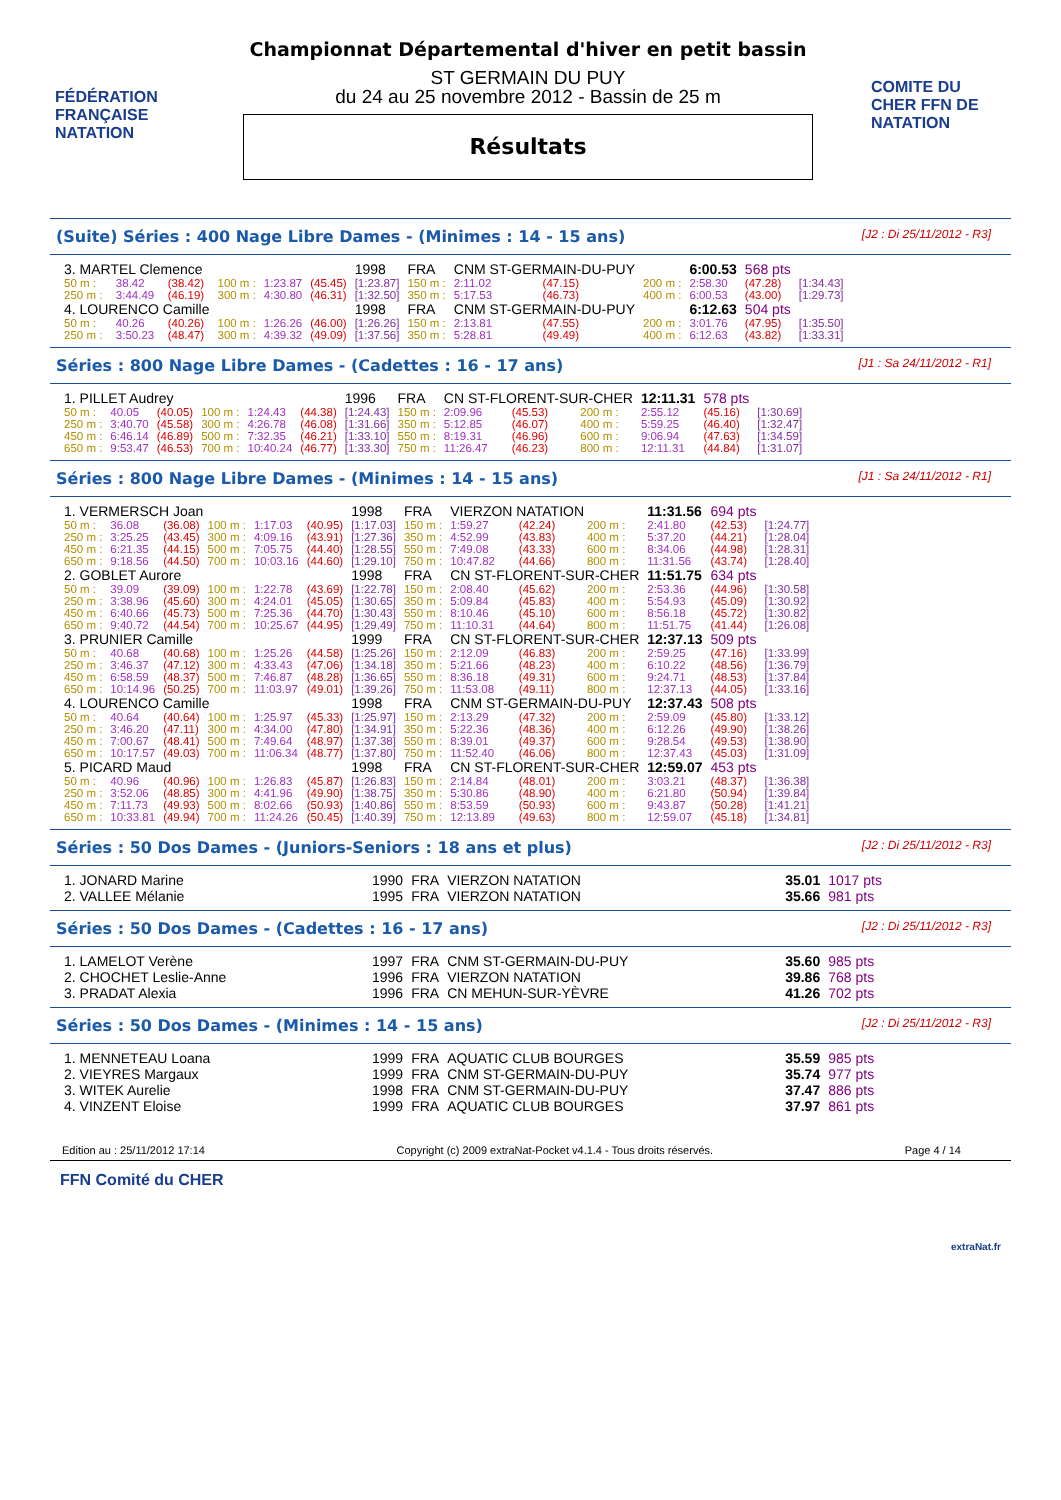FÉDÉRATION FRANÇAISE NATATION
Championnat Départemental d'hiver en petit bassin
ST GERMAIN DU PUY
du 24 au 25 novembre 2012 - Bassin de 25 m
Résultats
COMITE DU CHER FFN DE NATATION
(Suite) Séries : 400 Nage Libre Dames - (Minimes : 14 - 15 ans) [J2 : Di 25/11/2012 - R3]
| 3. MARTEL Clemence | | | | | | 1998 | FRA | CNM ST-GERMAIN-DU-PUY | | | | 6:00.53 | 568 pts | |
| 50 m : | 38.42 | (38.42) | 100 m : | 1:23.87 | (45.45) | [1:23.87] | 150 m : | 2:11.02 | (47.15) | | 200 m : | 2:58.30 | (47.28) | [1:34.43] |
| 250 m : | 3:44.49 | (46.19) | 300 m : | 4:30.80 | (46.31) | [1:32.50] | 350 m : | 5:17.53 | (46.73) | | 400 m : | 6:00.53 | (43.00) | [1:29.73] |
| 4. LOURENCO Camille | | | | | | 1998 | FRA | CNM ST-GERMAIN-DU-PUY | | | | 6:12.63 | 504 pts | |
| 50 m : | 40.26 | (40.26) | 100 m : | 1:26.26 | (46.00) | [1:26.26] | 150 m : | 2:13.81 | (47.55) | | 200 m : | 3:01.76 | (47.95) | [1:35.50] |
| 250 m : | 3:50.23 | (48.47) | 300 m : | 4:39.32 | (49.09) | [1:37.56] | 350 m : | 5:28.81 | (49.49) | | 400 m : | 6:12.63 | (43.82) | [1:33.31] |
Séries : 800 Nage Libre Dames - (Cadettes : 16 - 17 ans) [J1 : Sa 24/11/2012 - R1]
| 1. PILLET Audrey | | | | | | 1996 | FRA | CN ST-FLORENT-SUR-CHER | | | | 12:11.31 | 578 pts | |
| 50 m : | 40.05 | (40.05) | 100 m : | 1:24.43 | (44.38) | [1:24.43] | 150 m : | 2:09.96 | (45.53) | | 200 m : | 2:55.12 | (45.16) | [1:30.69] |
| 250 m : | 3:40.70 | (45.58) | 300 m : | 4:26.78 | (46.08) | [1:31.66] | 350 m : | 5:12.85 | (46.07) | | 400 m : | 5:59.25 | (46.40) | [1:32.47] |
| 450 m : | 6:46.14 | (46.89) | 500 m : | 7:32.35 | (46.21) | [1:33.10] | 550 m : | 8:19.31 | (46.96) | | 600 m : | 9:06.94 | (47.63) | [1:34.59] |
| 650 m : | 9:53.47 | (46.53) | 700 m : | 10:40.24 | (46.77) | [1:33.30] | 750 m : | 11:26.47 | (46.23) | | 800 m : | 12:11.31 | (44.84) | [1:31.07] |
Séries : 800 Nage Libre Dames - (Minimes : 14 - 15 ans) [J1 : Sa 24/11/2012 - R1]
| 1. VERMERSCH Joan | | | | | | 1998 | FRA | VIERZON NATATION | | | | 11:31.56 | 694 pts | |
| 50 m : | 36.08 | (36.08) | 100 m : | 1:17.03 | (40.95) | [1:17.03] | 150 m : | 1:59.27 | (42.24) | | 200 m : | 2:41.80 | (42.53) | [1:24.77] |
| 250 m : | 3:25.25 | (43.45) | 300 m : | 4:09.16 | (43.91) | [1:27.36] | 350 m : | 4:52.99 | (43.83) | | 400 m : | 5:37.20 | (44.21) | [1:28.04] |
| 450 m : | 6:21.35 | (44.15) | 500 m : | 7:05.75 | (44.40) | [1:28.55] | 550 m : | 7:49.08 | (43.33) | | 600 m : | 8:34.06 | (44.98) | [1:28.31] |
| 650 m : | 9:18.56 | (44.50) | 700 m : | 10:03.16 | (44.60) | [1:29.10] | 750 m : | 10:47.82 | (44.66) | | 800 m : | 11:31.56 | (43.74) | [1:28.40] |
| 2. GOBLET Aurore | | | | | | 1998 | FRA | CN ST-FLORENT-SUR-CHER | | | | 11:51.75 | 634 pts | |
| 50 m : | 39.09 | (39.09) | 100 m : | 1:22.78 | (43.69) | [1:22.78] | 150 m : | 2:08.40 | (45.62) | | 200 m : | 2:53.36 | (44.96) | [1:30.58] |
| 250 m : | 3:38.96 | (45.60) | 300 m : | 4:24.01 | (45.05) | [1:30.65] | 350 m : | 5:09.84 | (45.83) | | 400 m : | 5:54.93 | (45.09) | [1:30.92] |
| 450 m : | 6:40.66 | (45.73) | 500 m : | 7:25.36 | (44.70) | [1:30.43] | 550 m : | 8:10.46 | (45.10) | | 600 m : | 8:56.18 | (45.72) | [1:30.82] |
| 650 m : | 9:40.72 | (44.54) | 700 m : | 10:25.67 | (44.95) | [1:29.49] | 750 m : | 11:10.31 | (44.64) | | 800 m : | 11:51.75 | (41.44) | [1:26.08] |
| 3. PRUNIER Camille | | | | | | 1999 | FRA | CN ST-FLORENT-SUR-CHER | | | | 12:37.13 | 509 pts | |
| 50 m : | 40.68 | (40.68) | 100 m : | 1:25.26 | (44.58) | [1:25.26] | 150 m : | 2:12.09 | (46.83) | | 200 m : | 2:59.25 | (47.16) | [1:33.99] |
| 250 m : | 3:46.37 | (47.12) | 300 m : | 4:33.43 | (47.06) | [1:34.18] | 350 m : | 5:21.66 | (48.23) | | 400 m : | 6:10.22 | (48.56) | [1:36.79] |
| 450 m : | 6:58.59 | (48.37) | 500 m : | 7:46.87 | (48.28) | [1:36.65] | 550 m : | 8:36.18 | (49.31) | | 600 m : | 9:24.71 | (48.53) | [1:37.84] |
| 650 m : | 10:14.96 | (50.25) | 700 m : | 11:03.97 | (49.01) | [1:39.26] | 750 m : | 11:53.08 | (49.11) | | 800 m : | 12:37.13 | (44.05) | [1:33.16] |
| 4. LOURENCO Camille | | | | | | 1998 | FRA | CNM ST-GERMAIN-DU-PUY | | | | 12:37.43 | 508 pts | |
| 50 m : | 40.64 | (40.64) | 100 m : | 1:25.97 | (45.33) | [1:25.97] | 150 m : | 2:13.29 | (47.32) | | 200 m : | 2:59.09 | (45.80) | [1:33.12] |
| 250 m : | 3:46.20 | (47.11) | 300 m : | 4:34.00 | (47.80) | [1:34.91] | 350 m : | 5:22.36 | (48.36) | | 400 m : | 6:12.26 | (49.90) | [1:38.26] |
| 450 m : | 7:00.67 | (48.41) | 500 m : | 7:49.64 | (48.97) | [1:37.38] | 550 m : | 8:39.01 | (49.37) | | 600 m : | 9:28.54 | (49.53) | [1:38.90] |
| 650 m : | 10:17.57 | (49.03) | 700 m : | 11:06.34 | (48.77) | [1:37.80] | 750 m : | 11:52.40 | (46.06) | | 800 m : | 12:37.43 | (45.03) | [1:31.09] |
| 5. PICARD Maud | | | | | | 1998 | FRA | CN ST-FLORENT-SUR-CHER | | | | 12:59.07 | 453 pts | |
| 50 m : | 40.96 | (40.96) | 100 m : | 1:26.83 | (45.87) | [1:26.83] | 150 m : | 2:14.84 | (48.01) | | 200 m : | 3:03.21 | (48.37) | [1:36.38] |
| 250 m : | 3:52.06 | (48.85) | 300 m : | 4:41.96 | (49.90) | [1:38.75] | 350 m : | 5:30.86 | (48.90) | | 400 m : | 6:21.80 | (50.94) | [1:39.84] |
| 450 m : | 7:11.73 | (49.93) | 500 m : | 8:02.66 | (50.93) | [1:40.86] | 550 m : | 8:53.59 | (50.93) | | 600 m : | 9:43.87 | (50.28) | [1:41.21] |
| 650 m : | 10:33.81 | (49.94) | 700 m : | 11:24.26 | (50.45) | [1:40.39] | 750 m : | 12:13.89 | (49.63) | | 800 m : | 12:59.07 | (45.18) | [1:34.81] |
Séries : 50 Dos Dames - (Juniors-Seniors : 18 ans et plus) [J2 : Di 25/11/2012 - R3]
| 1. JONARD Marine | 1990 | FRA | VIERZON NATATION | 35.01 | 1017 pts |
| 2. VALLEE Mélanie | 1995 | FRA | VIERZON NATATION | 35.66 | 981 pts |
Séries : 50 Dos Dames - (Cadettes : 16 - 17 ans) [J2 : Di 25/11/2012 - R3]
| 1. LAMELOT Verène | 1997 | FRA | CNM ST-GERMAIN-DU-PUY | 35.60 | 985 pts |
| 2. CHOCHET Leslie-Anne | 1996 | FRA | VIERZON NATATION | 39.86 | 768 pts |
| 3. PRADAT Alexia | 1996 | FRA | CN MEHUN-SUR-YÈVRE | 41.26 | 702 pts |
Séries : 50 Dos Dames - (Minimes : 14 - 15 ans) [J2 : Di 25/11/2012 - R3]
| 1. MENNETEAU Loana | 1999 | FRA | AQUATIC CLUB BOURGES | 35.59 | 985 pts |
| 2. VIEYRES Margaux | 1999 | FRA | CNM ST-GERMAIN-DU-PUY | 35.74 | 977 pts |
| 3. WITEK Aurelie | 1998 | FRA | CNM ST-GERMAIN-DU-PUY | 37.47 | 886 pts |
| 4. VINZENT Eloise | 1999 | FRA | AQUATIC CLUB BOURGES | 37.97 | 861 pts |
Edition au : 25/11/2012 17:14 Copyright (c) 2009 extraNat-Pocket v4.1.4 - Tous droits réservés. Page 4 / 14
FFN Comité du CHER extraNat.fr